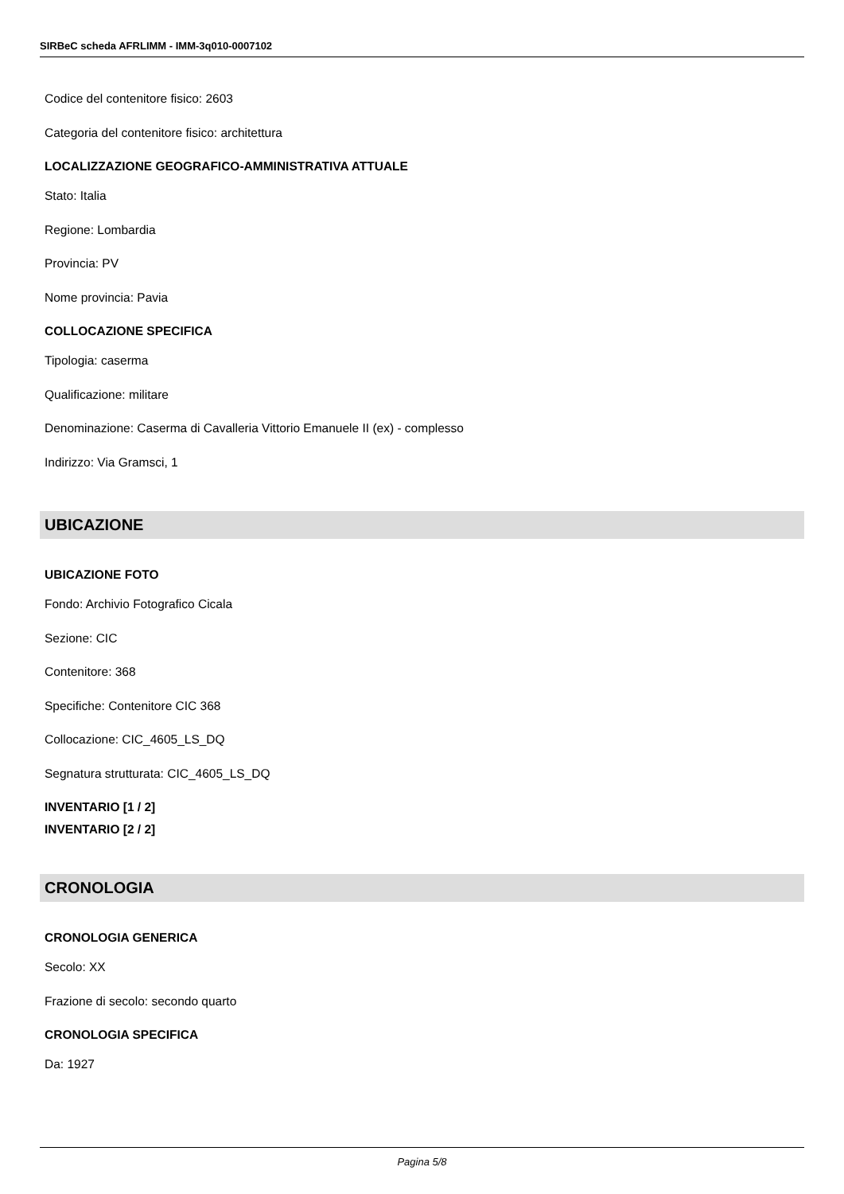SIRBeC scheda AFRLIMM - IMM-3q010-0007102
Codice del contenitore fisico: 2603
Categoria del contenitore fisico: architettura
LOCALIZZAZIONE GEOGRAFICO-AMMINISTRATIVA ATTUALE
Stato: Italia
Regione: Lombardia
Provincia: PV
Nome provincia: Pavia
COLLOCAZIONE SPECIFICA
Tipologia: caserma
Qualificazione: militare
Denominazione: Caserma di Cavalleria Vittorio Emanuele II (ex) - complesso
Indirizzo: Via Gramsci, 1
UBICAZIONE
UBICAZIONE FOTO
Fondo: Archivio Fotografico Cicala
Sezione: CIC
Contenitore: 368
Specifiche: Contenitore CIC 368
Collocazione: CIC_4605_LS_DQ
Segnatura strutturata: CIC_4605_LS_DQ
INVENTARIO [1 / 2]
INVENTARIO [2 / 2]
CRONOLOGIA
CRONOLOGIA GENERICA
Secolo: XX
Frazione di secolo: secondo quarto
CRONOLOGIA SPECIFICA
Da: 1927
Pagina 5/8